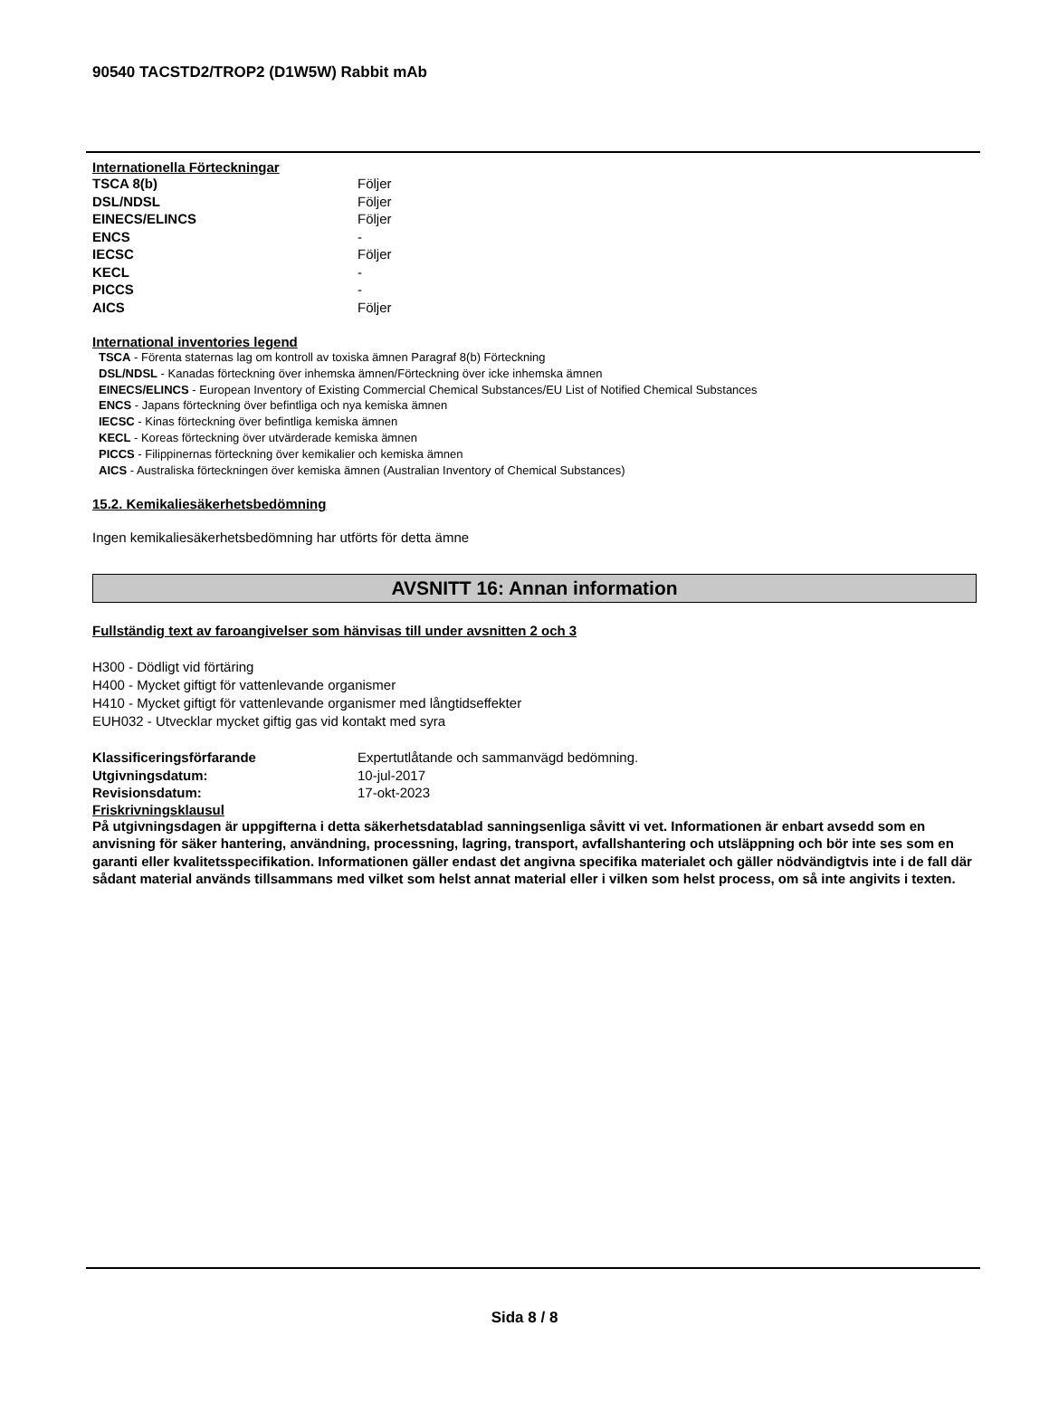90540 TACSTD2/TROP2 (D1W5W) Rabbit mAb
Internationella Förteckningar
| TSCA 8(b) | Följer |
| DSL/NDSL | Följer |
| EINECS/ELINCS | Följer |
| ENCS | - |
| IECSC | Följer |
| KECL | - |
| PICCS | - |
| AICS | Följer |
International inventories legend
TSCA - Förenta staternas lag om kontroll av toxiska ämnen Paragraf 8(b) Förteckning
DSL/NDSL - Kanadas förteckning över inhemska ämnen/Förteckning över icke inhemska ämnen
EINECS/ELINCS - European Inventory of Existing Commercial Chemical Substances/EU List of Notified Chemical Substances
ENCS - Japans förteckning över befintliga och nya kemiska ämnen
IECSC - Kinas förteckning över befintliga kemiska ämnen
KECL - Koreas förteckning över utvärderade kemiska ämnen
PICCS - Filippinernas förteckning över kemikalier och kemiska ämnen
AICS - Australiska förteckningen över kemiska ämnen (Australian Inventory of Chemical Substances)
15.2. Kemikaliesäkerhetsbedömning
Ingen kemikaliesäkerhetsbedömning har utförts för detta ämne
AVSNITT 16: Annan information
Fullständig text av faroangivelser som hänvisas till under avsnitten 2 och 3
H300 - Dödligt vid förtäring
H400 - Mycket giftigt för vattenlevande organismer
H410 - Mycket giftigt för vattenlevande organismer med långtidseffekter
EUH032 - Utvecklar mycket giftig gas vid kontakt med syra
| Klassificeringsförfarande | Expertutlåtande och sammanvägd bedömning. |
| Utgivningsdatum: | 10-jul-2017 |
| Revisionsdatum: | 17-okt-2023 |
Friskrivningsklausul
På utgivningsdagen är uppgifterna i detta säkerhetsdatablad sanningsenliga såvitt vi vet. Informationen är enbart avsedd som en anvisning för säker hantering, användning, processning, lagring, transport, avfallshantering och utsläppning och bör inte ses som en garanti eller kvalitetsspecifikation. Informationen gäller endast det angivna specifika materialet och gäller nödvändigtvis inte i de fall där sådant material används tillsammans med vilket som helst annat material eller i vilken som helst process, om så inte angivits i texten.
Sida 8 / 8